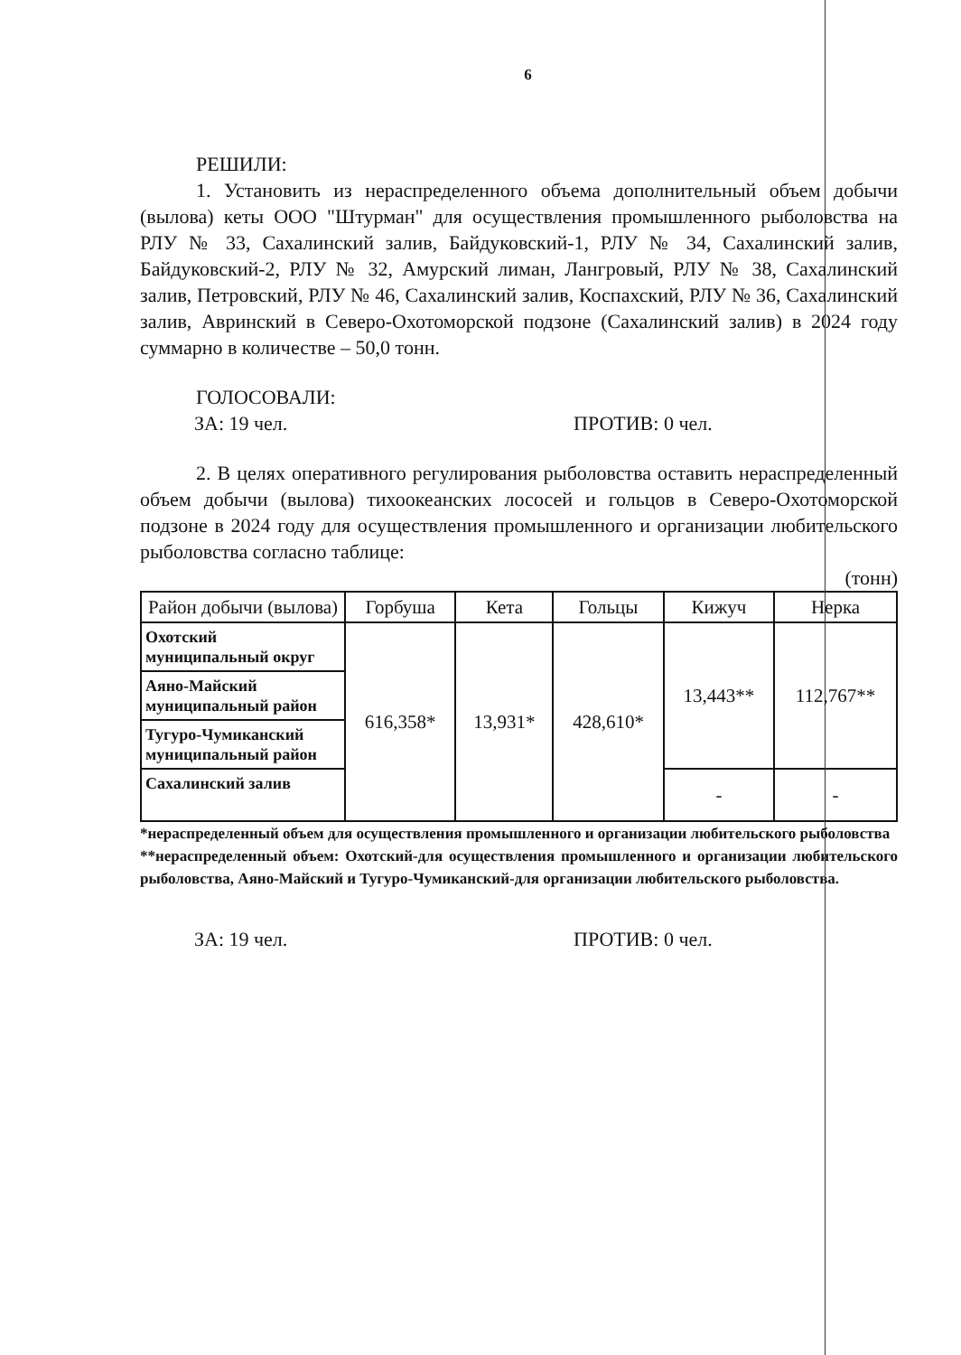6
РЕШИЛИ:
1. Установить из нераспределенного объема дополнительный объем добычи (вылова) кеты ООО "Штурман" для осуществления промышленного рыболовства на РЛУ № 33, Сахалинский залив, Байдуковский-1, РЛУ № 34, Сахалинский залив, Байдуковский-2, РЛУ № 32, Амурский лиман, Лангровый, РЛУ № 38, Сахалинский залив, Петровский, РЛУ № 46, Сахалинский залив, Коспахский, РЛУ № 36, Сахалинский залив, Авринский в Северо-Охотоморской подзоне (Сахалинский залив) в 2024 году суммарно в количестве – 50,0 тонн.
ГОЛОСОВАЛИ:
ЗА: 19 чел. ПРОТИВ: 0 чел.
2. В целях оперативного регулирования рыболовства оставить нераспределенный объем добычи (вылова) тихоокеанских лососей и гольцов в Северо-Охотоморской подзоне в 2024 году для осуществления промышленного и организации любительского рыболовства согласно таблице:
(тонн)
| Район добычи (вылова) | Горбуша | Кета | Гольцы | Кижуч | Нерка |
| --- | --- | --- | --- | --- | --- |
| Охотский муниципальный округ | 616,358* | 13,931* | 428,610* | 13,443** | 112,767** |
| Аяно-Майский муниципальный район | | | | | |
| Тугуро-Чумиканский муниципальный район | | | | | |
| Сахалинский залив | | | | - | - |
*нераспределенный объем для осуществления промышленного и организации любительского рыболовства
**нераспределенный объем: Охотский-для осуществления промышленного и организации любительского рыболовства, Аяно-Майский и Тугуро-Чумиканский-для организации любительского рыболовства.
ЗА: 19 чел. ПРОТИВ: 0 чел.